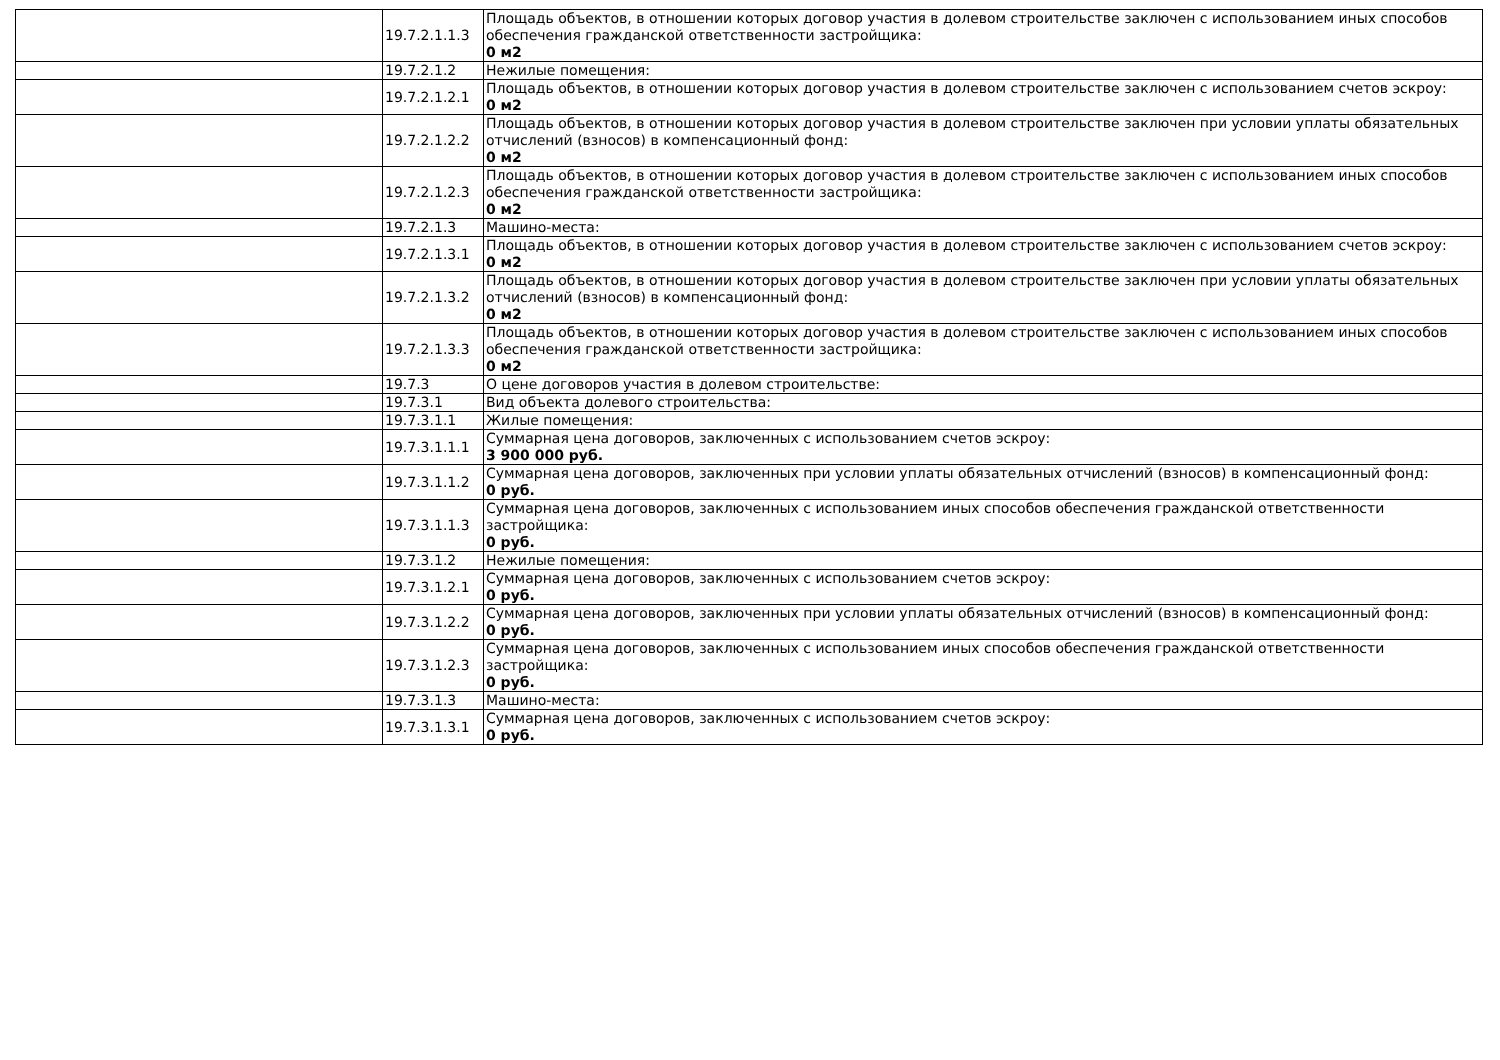| | 19.7.2.1.1.3 | Площадь объектов, в отношении которых договор участия в долевом строительстве заключен с использованием иных способов обеспечения гражданской ответственности застройщика: 0 м2 |
| | 19.7.2.1.2 | Нежилые помещения: |
| | 19.7.2.1.2.1 | Площадь объектов, в отношении которых договор участия в долевом строительстве заключен с использованием счетов эскроу: 0 м2 |
| | 19.7.2.1.2.2 | Площадь объектов, в отношении которых договор участия в долевом строительстве заключен при условии уплаты обязательных отчислений (взносов) в компенсационный фонд: 0 м2 |
| | 19.7.2.1.2.3 | Площадь объектов, в отношении которых договор участия в долевом строительстве заключен с использованием иных способов обеспечения гражданской ответственности застройщика: 0 м2 |
| | 19.7.2.1.3 | Машино-места: |
| | 19.7.2.1.3.1 | Площадь объектов, в отношении которых договор участия в долевом строительстве заключен с использованием счетов эскроу: 0 м2 |
| | 19.7.2.1.3.2 | Площадь объектов, в отношении которых договор участия в долевом строительстве заключен при условии уплаты обязательных отчислений (взносов) в компенсационный фонд: 0 м2 |
| | 19.7.2.1.3.3 | Площадь объектов, в отношении которых договор участия в долевом строительстве заключен с использованием иных способов обеспечения гражданской ответственности застройщика: 0 м2 |
| | 19.7.3 | О цене договоров участия в долевом строительстве: |
| | 19.7.3.1 | Вид объекта долевого строительства: |
| | 19.7.3.1.1 | Жилые помещения: |
| | 19.7.3.1.1.1 | Суммарная цена договоров, заключенных с использованием счетов эскроу: 3 900 000 руб. |
| | 19.7.3.1.1.2 | Суммарная цена договоров, заключенных при условии уплаты обязательных отчислений (взносов) в компенсационный фонд: 0 руб. |
| | 19.7.3.1.1.3 | Суммарная цена договоров, заключенных с использованием иных способов обеспечения гражданской ответственности застройщика: 0 руб. |
| | 19.7.3.1.2 | Нежилые помещения: |
| | 19.7.3.1.2.1 | Суммарная цена договоров, заключенных с использованием счетов эскроу: 0 руб. |
| | 19.7.3.1.2.2 | Суммарная цена договоров, заключенных при условии уплаты обязательных отчислений (взносов) в компенсационный фонд: 0 руб. |
| | 19.7.3.1.2.3 | Суммарная цена договоров, заключенных с использованием иных способов обеспечения гражданской ответственности застройщика: 0 руб. |
| | 19.7.3.1.3 | Машино-места: |
| | 19.7.3.1.3.1 | Суммарная цена договоров, заключенных с использованием счетов эскроу: 0 руб. |